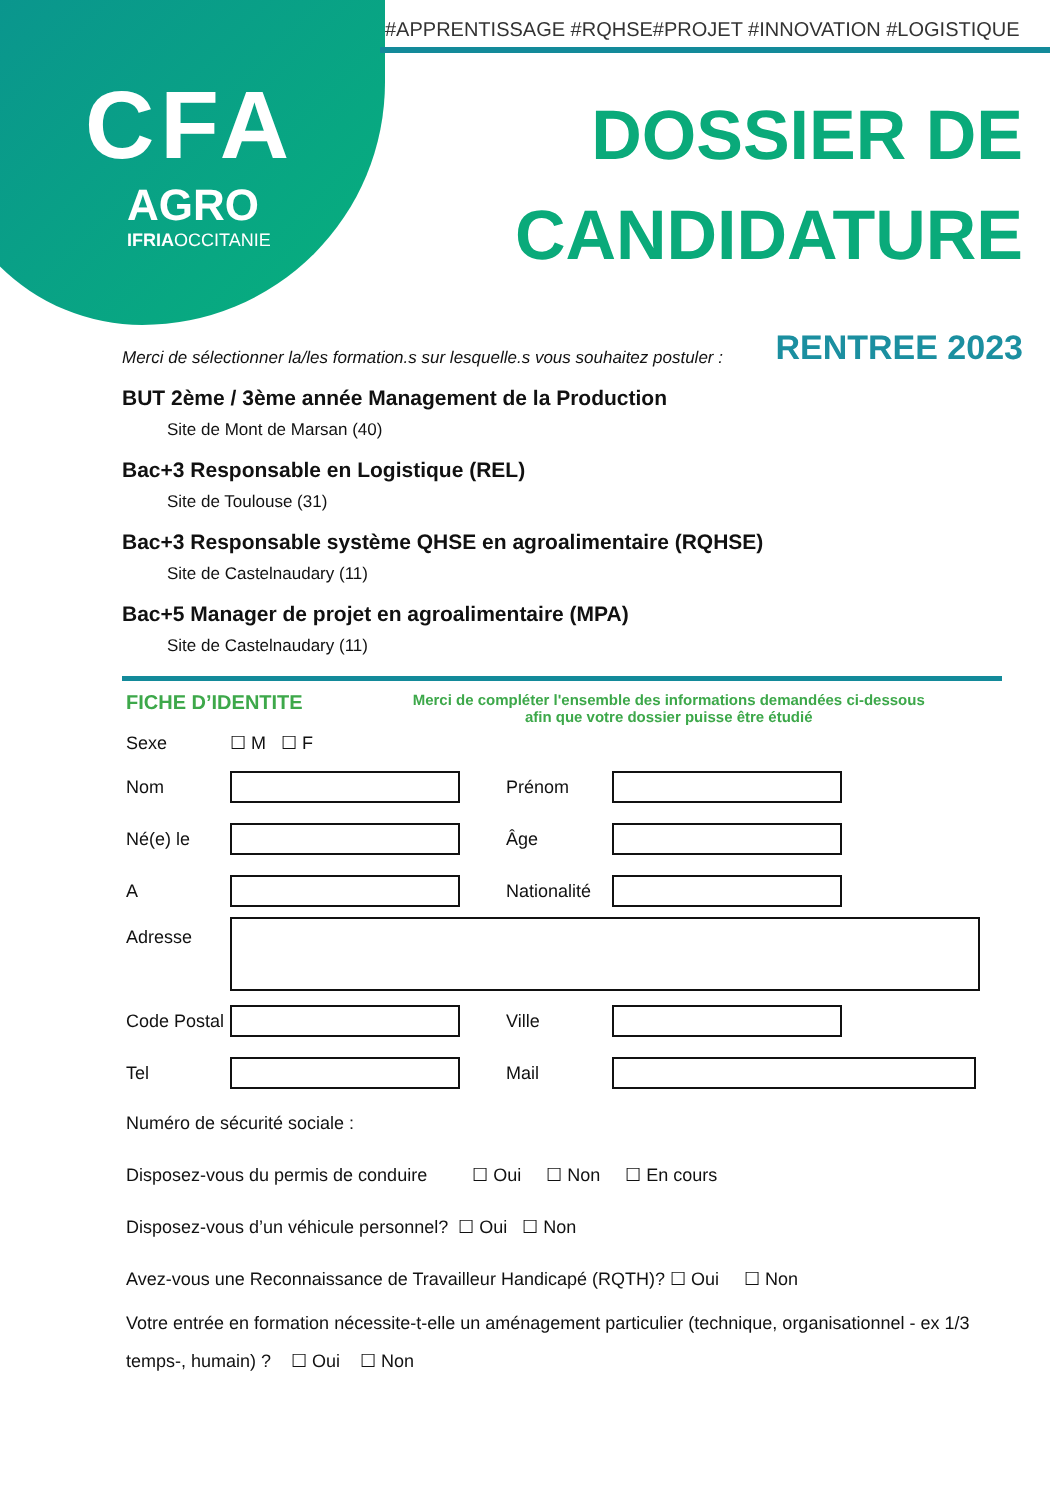CFA
AGRO
IFRIAOCCITANIE
#APPRENTISSAGE #RQHSE#PROJET #INNOVATION #LOGISTIQUE
DOSSIER DE
CANDIDATURE
RENTREE 2023
Merci de sélectionner la/les formation.s sur lesquelle.s vous souhaitez postuler :
BUT 2ème / 3ème année Management de la Production
Site de Mont de Marsan (40)
Bac+3 Responsable en Logistique (REL)
Site de Toulouse (31)
Bac+3 Responsable système QHSE en agroalimentaire (RQHSE)
Site de Castelnaudary (11)
Bac+5 Manager de projet en agroalimentaire (MPA)
Site de Castelnaudary (11)
FICHE D’IDENTITE
Merci de compléter l'ensemble des informations demandées ci-dessous
afin que votre dossier puisse être étudié
Sexe ☐ M ☐ F
Nom Prénom
Né(e) le Âge
A
Nationalité
Adresse
Code Postal
Ville
Tel Mail
Numéro de sécurité sociale :
Disposez-vous du permis de conduire ☐ Oui ☐ Non ☐ En cours
Disposez-vous d’un véhicule personnel? ☐ Oui ☐ Non
Avez-vous une Reconnaissance de Travailleur Handicapé (RQTH)? ☐ Oui ☐ Non
Votre entrée en formation nécessite-t-elle un aménagement particulier (technique, organisationnel - ex 1/3 temps-, humain) ? ☐ Oui ☐ Non